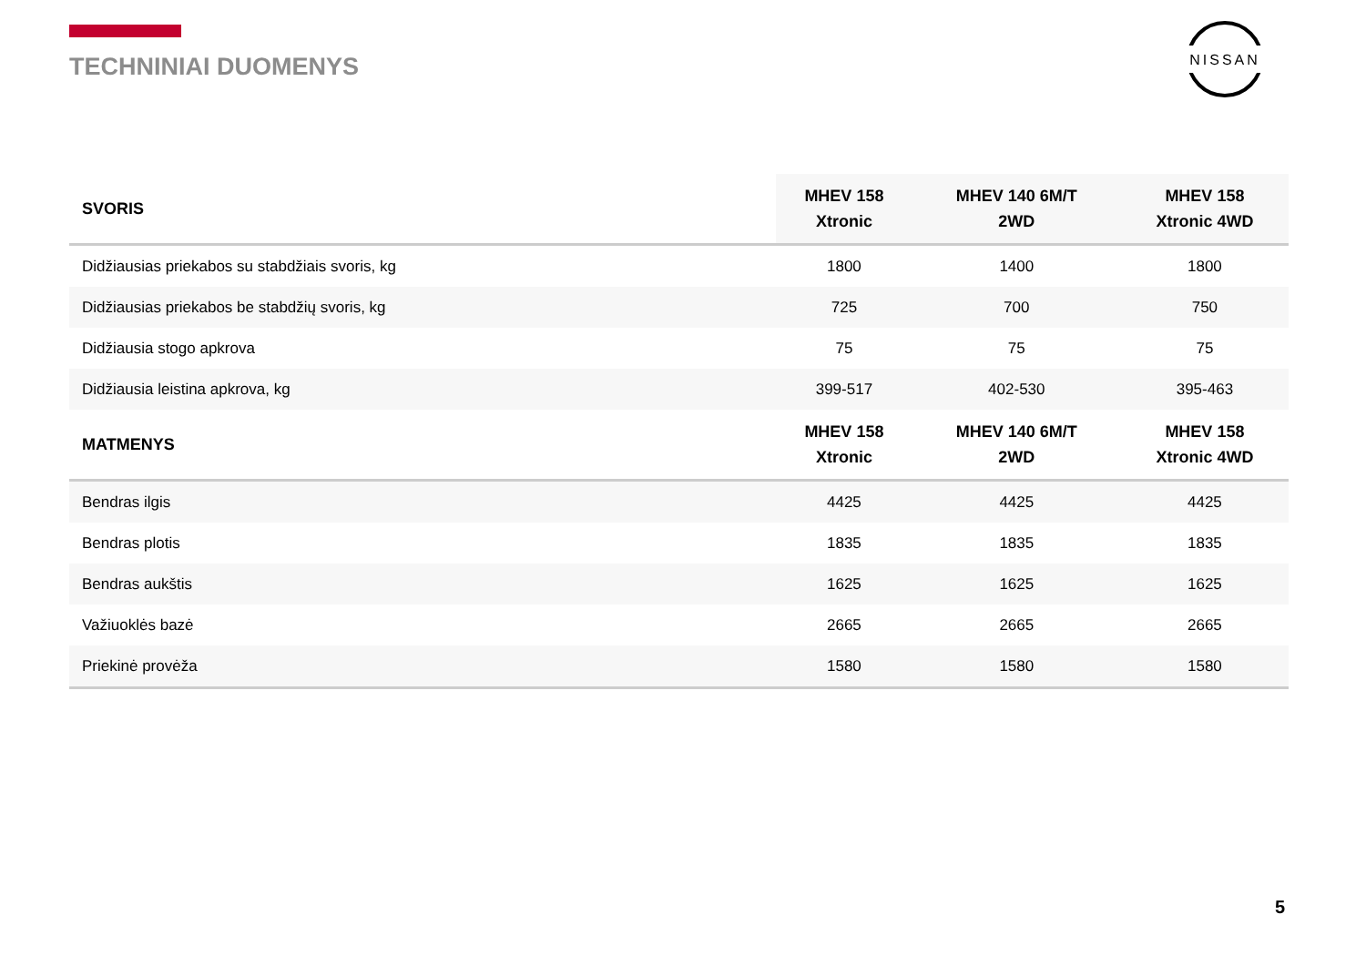TECHNINIAI DUOMENYS
NISSAN
| SVORIS | MHEV 158 Xtronic | MHEV 140 6M/T 2WD | MHEV 158 Xtronic 4WD |
| --- | --- | --- | --- |
| Didžiausias priekabos su stabdžiais svoris, kg | 1800 | 1400 | 1800 |
| Didžiausias priekabos be stabdžių svoris, kg | 725 | 700 | 750 |
| Didžiausia stogo apkrova | 75 | 75 | 75 |
| Didžiausia leistina apkrova, kg | 399-517 | 402-530 | 395-463 |
| MATMENYS | MHEV 158 Xtronic | MHEV 140 6M/T 2WD | MHEV 158 Xtronic 4WD |
| Bendras ilgis | 4425 | 4425 | 4425 |
| Bendras plotis | 1835 | 1835 | 1835 |
| Bendras aukštis | 1625 | 1625 | 1625 |
| Važiuoklės bazė | 2665 | 2665 | 2665 |
| Priekinė provėža | 1580 | 1580 | 1580 |
5